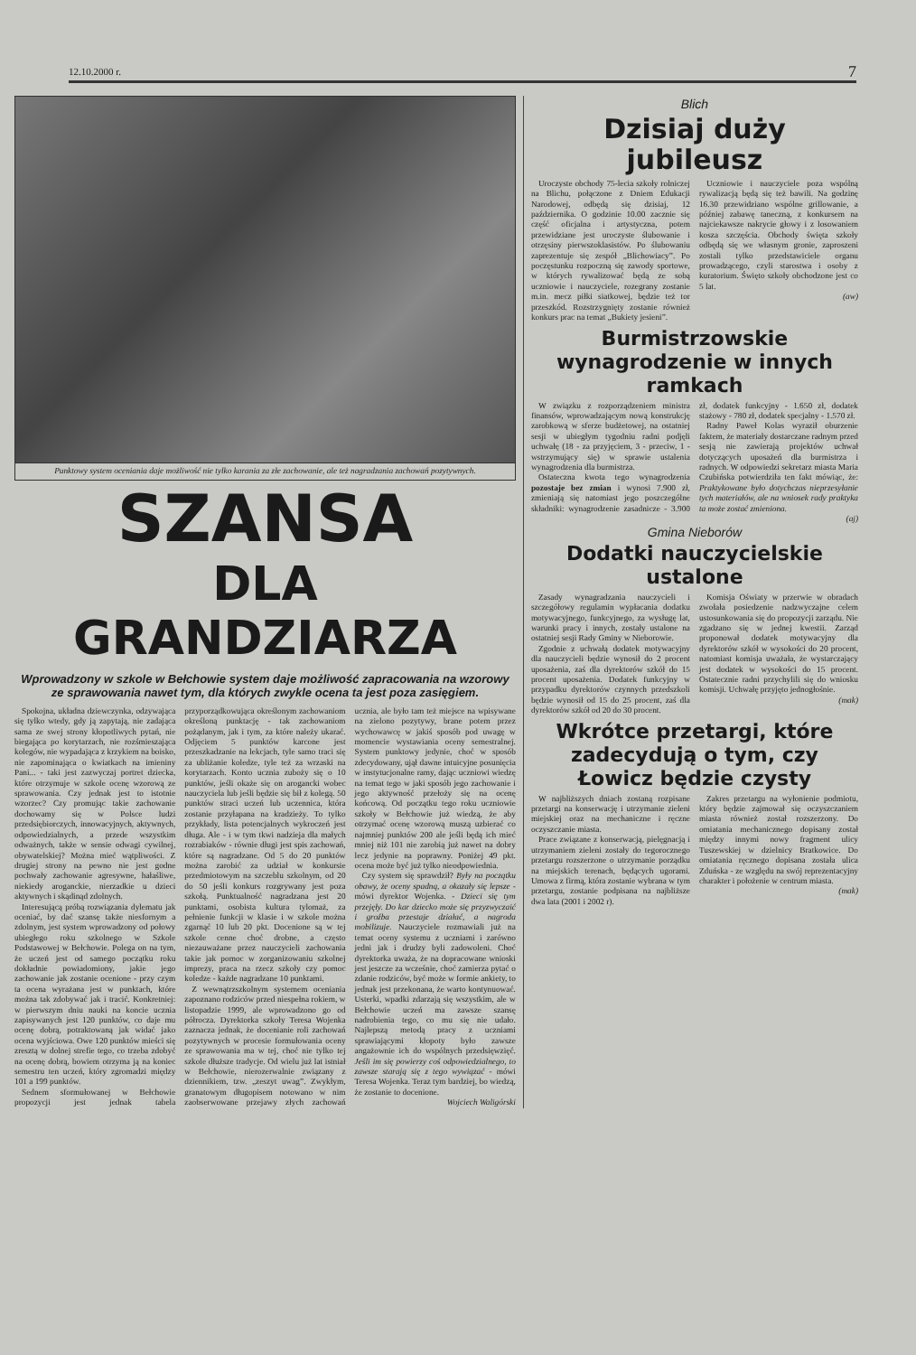12.10.2000 r. 7
Punktowy system oceniania daje możliwość nie tylko karania za złe zachowanie, ale też nagradzania zachowań pozytywnych.
SZANSA
DLA GRANDZIARZA
Wprowadzony w szkole w Bełchowie system daje możliwość zapracowania na wzorowy ze sprawowania nawet tym, dla których zwykle ocena ta jest poza zasięgiem.
Spokojna, układna dziewczynka, odzywająca się tylko wtedy, gdy ją zapytają, nie zadająca sama ze swej strony kłopotliwych pytań, nie biegająca po korytarzach, nie rozśmieszająca kolegów, nie wypadająca z krzykiem na boisko, nie zapominająca o kwiatkach na imieniny Pani... - taki jest zazwyczaj portret dziecka, które otrzymuje w szkole ocenę wzorową ze sprawowania. Czy jednak jest to istotnie wzorzec? Czy promując takie zachowanie dochowamy się w Polsce ludzi przedsiębiorczych, innowacyjnych, aktywnych, odpowiedzialnych, a przede wszystkim odważnych, także w sensie odwagi cywilnej, obywatelskiej? Można mieć wątpliwości. Z drugiej strony na pewno nie jest godne pochwały zachowanie agresywne, hałaśliwe, niekiedy aroganckie, nierzadkie u dzieci aktywnych i skądinąd zdolnych.
Interesującą próbą rozwiązania dylematu jak oceniać, by dać szansę także niesfornym a zdolnym, jest system wprowadzony od połowy ubiegłego roku szkolnego w Szkole Podstawowej w Bełchowie. Polega on na tym, że uczeń jest od samego początku roku dokładnie powiadomiony, jakie jego zachowanie jak zostanie ocenione - przy czym ta ocena wyrażana jest w punktach, które można tak zdobywać jak i tracić. Konkretniej: w pierwszym dniu nauki na koncie ucznia zapisywanych jest 120 punktów, co daje mu ocenę dobrą, potraktowaną jak widać jako ocena wyjściowa. Owe 120 punktów mieści się zresztą w dolnej strefie tego, co trzeba zdobyć na ocenę dobrą, bowiem otrzyma ją na koniec semestru ten uczeń, który zgromadzi między 101 a 199 punktów.
Sednem sformułowanej w Bełchowie propozycji jest jednak tabela przyporządkowująca określonym zachowaniom określoną punktację - tak zachowaniom pożądanym, jak i tym, za które należy ukarać. Odjęciem 5 punktów karcone jest przeszkadzanie na lekcjach, tyle samo traci się za ubliżanie koledze, tyle też za wrzaski na korytarzach. Konto ucznia zuboży się o 10 punktów, jeśli okaże się on arogancki wobec nauczyciela lub jeśli będzie się bił z kolegą. 50 punktów straci uczeń lub uczennica, która zostanie przyłapana na kradzieży. To tylko przykłady, lista potencjalnych wykroczeń jest długa. Ale - i w tym tkwi nadzieja dla małych rozrabiaków - równie długi jest spis zachowań, które są nagradzane. Od 5 do 20 punktów można zarobić za udział w konkursie przedmiotowym na szczeblu szkolnym, od 20 do 50 jeśli konkurs rozgrywany jest poza szkołą. Punktualność nagradzana jest 20 punktami, osobista kultura tylomaż, za pełnienie funkcji w klasie i w szkole można zgarnąć 10 lub 20 pkt. Docenione są w tej szkole cenne choć drobne, a często niezauważane przez nauczycieli zachowania takie jak pomoc w zorganizowaniu szkolnej imprezy, praca na rzecz szkoły czy pomoc koledze - każde nagradzane 10 punktami.
Z wewnątrzszkolnym systemem oceniania zapoznano rodziców przed niespełna rokiem, w listopadzie 1999, ale wprowadzono go od półrocza. Dyrektorka szkoły Teresa Wojenka zaznacza jednak, że docenianie roli zachowań pozytywnych w procesie formułowania oceny ze sprawowania ma w tej, choć nie tylko tej szkole dłuższe tradycje. Od wielu już lat istniał w Bełchowie, nierozerwalnie związany z dziennikiem, tzw. „zeszyt uwag”. Zwykłym, granatowym długopisem notowano w nim zaobserwowane przejawy złych zachowań ucznia, ale było tam też miejsce na wpisywane na zielono pozytywy, brane potem przez wychowawcę w jakiś sposób pod uwagę w momencie wystawiania oceny semestralnej. System punktowy jedynie, choć w sposób zdecydowany, ujął dawne intuicyjne posunięcia w instytucjonalne ramy, dając uczniowi wiedzę na temat tego w jaki sposób jego zachowanie i jego aktywność przełoży się na ocenę końcową. Od początku tego roku uczniowie szkoły w Bełchowie już wiedzą, że aby otrzymać ocenę wzorową muszą uzbierać co najmniej punktów 200 ale jeśli będą ich mieć mniej niż 101 nie zarobią już nawet na dobry lecz jedynie na poprawny. Poniżej 49 pkt. ocena może być już tylko nieodpowiednia.
Czy system się sprawdził? Były na początku obawy, że oceny spadną, a okazały się lepsze - mówi dyrektor Wojenka. - Dzieci się tym przejęły. Do kar dziecko może się przyzwyczaić i groźba przestaje działać, a nagroda mobilizuje. Nauczyciele rozmawiali już na temat oceny systemu z uczniami i zarówno jedni jak i drudzy byli zadowoleni. Choć dyrektorka uważa, że na dopracowane wnioski jest jeszcze za wcześnie, choć zamierza pytać o zdanie rodziców, być może w formie ankiety, to jednak jest przekonana, że warto kontynuować. Usterki, wpadki zdarzają się wszystkim, ale w Bełchowie uczeń ma zawsze szansę nadrobienia tego, co mu się nie udało. Najlepszą metodą pracy z uczniami sprawiającymi kłopoty było zawsze angażownie ich do wspólnych przedsięwzięć. Jeśli im się powierzy coś odpowiedzialnego, to zawsze starają się z tego wywiązać - mówi Teresa Wojenka. Teraz tym bardziej, bo wiedzą, że zostanie to docenione.
Wojciech Waligórski
Blich
Dzisiaj duży jubileusz
Uroczyste obchody 75-lecia szkoły rolniczej na Blichu, połączone z Dniem Edukacji Narodowej, odbędą się dzisiaj, 12 października. O godzinie 10.00 zacznie się część oficjalna i artystyczna, potem przewidziane jest uroczyste ślubowanie i otrzęsiny pierwszoklasistów. Po ślubowaniu zaprezentuje się zespół „Blichowiacy”. Po poczęstunku rozpoczną się zawody sportowe, w których rywalizować będą ze sobą uczniowie i nauczyciele, rozegrany zostanie m.in. mecz piłki siatkowej, będzie też tor przeszkód. Rozstrzygnięty zostanie również konkurs prac na temat „Bukiety jesieni”.
Uczniowie i nauczyciele poza wspólną rywalizacją będą się też bawili. Na godzinę 16.30 przewidziano wspólne grillowanie, a później zabawę taneczną, z konkursem na najciekawsze nakrycie głowy i z losowaniem kosza szczęścia. Obchody święta szkoły odbędą się we własnym gronie, zaproszeni zostali tylko przedstawiciele organu prowadzącego, czyli starostwa i osoby z kuratorium. Święto szkoły obchodzone jest co 5 lat.
(aw)
Burmistrzowskie wynagrodzenie w innych ramkach
W związku z rozporządzeniem ministra finansów, wprowadzającym nową konstrukcję zarobkową w sferze budżetowej, na ostatniej sesji w ubiegłym tygodniu radni podjęli uchwałę (18 - za przyjęciem, 3 - przeciw, 1 - wstrzymujący się) w sprawie ustalenia wynagrodzenia dla burmistrza.
Ostateczna kwota tego wynagrodzenia pozostaje bez zmian i wynosi 7.900 zł, zmieniają się natomiast jego poszczególne składniki: wynagrodzenie zasadnicze - 3.900 zł, dodatek funkcyjny - 1.650 zł, dodatek stażowy - 780 zł, dodatek specjalny - 1.570 zł.
Radny Paweł Kolas wyraził oburzenie faktem, że materiały dostarczane radnym przed sesją nie zawierają projektów uchwał dotyczących uposażeń dla burmistrza i radnych. W odpowiedzi sekretarz miasta Maria Czubińska potwierdziła ten fakt mówiąc, że: Praktykowane było dotychczas nieprzesyłanie tych materiałów, ale na wniosek rady praktyka ta może zostać zmieniona.
(aj)
Gmina Nieborów
Dodatki nauczycielskie ustalone
Zasady wynagradzania nauczycieli i szczegółowy regulamin wypłacania dodatku motywacyjnego, funkcyjnego, za wysługę lat, warunki pracy i innych, zostały ustalone na ostatniej sesji Rady Gminy w Nieborowie.
Zgodnie z uchwałą dodatek motywacyjny dla nauczycieli będzie wynosił do 2 procent uposażenia, zaś dla dyrektorów szkół do 15 procent uposażenia. Dodatek funkcyjny w przypadku dyrektorów czynnych przedszkoli będzie wynosił od 15 do 25 procent, zaś dla dyrektorów szkół od 20 do 30 procent.
Komisja Oświaty w przerwie w obradach zwołała posiedzenie nadzwyczajne celem ustosunkowania się do propozycji zarządu. Nie zgadzano się w jednej kwestii. Zarząd proponował dodatek motywacyjny dla dyrektorów szkół w wysokości do 20 procent, natomiast komisja uważała, że wystarczający jest dodatek w wysokości do 15 procent. Ostatecznie radni przychylili się do wniosku komisji. Uchwałę przyjęto jednogłośnie.
(mak)
Wkrótce przetargi, które zadecydują o tym, czy Łowicz będzie czysty
W najbliższych dniach zostaną rozpisane przetargi na konserwację i utrzymanie zieleni miejskiej oraz na mechaniczne i ręczne oczyszczanie miasta.
Prace związane z konserwacją, pielęgnacją i utrzymaniem zieleni zostały do tegorocznego przetargu rozszerzone o utrzymanie porządku na miejskich terenach, będących ugorami. Umowa z firmą, która zostanie wybrana w tym przetargu, zostanie podpisana na najbliższe dwa lata (2001 i 2002 r).
Zakres przetargu na wyłonienie podmiotu, który będzie zajmował się oczyszczaniem miasta również został rozszerzony. Do omiatania mechanicznego dopisany został między innymi nowy fragment ulicy Tuszewskiej w dzielnicy Bratkowice. Do omiatania ręcznego dopisana została ulica Zduńska - ze względu na swój reprezentacyjny charakter i położenie w centrum miasta.
(mak)